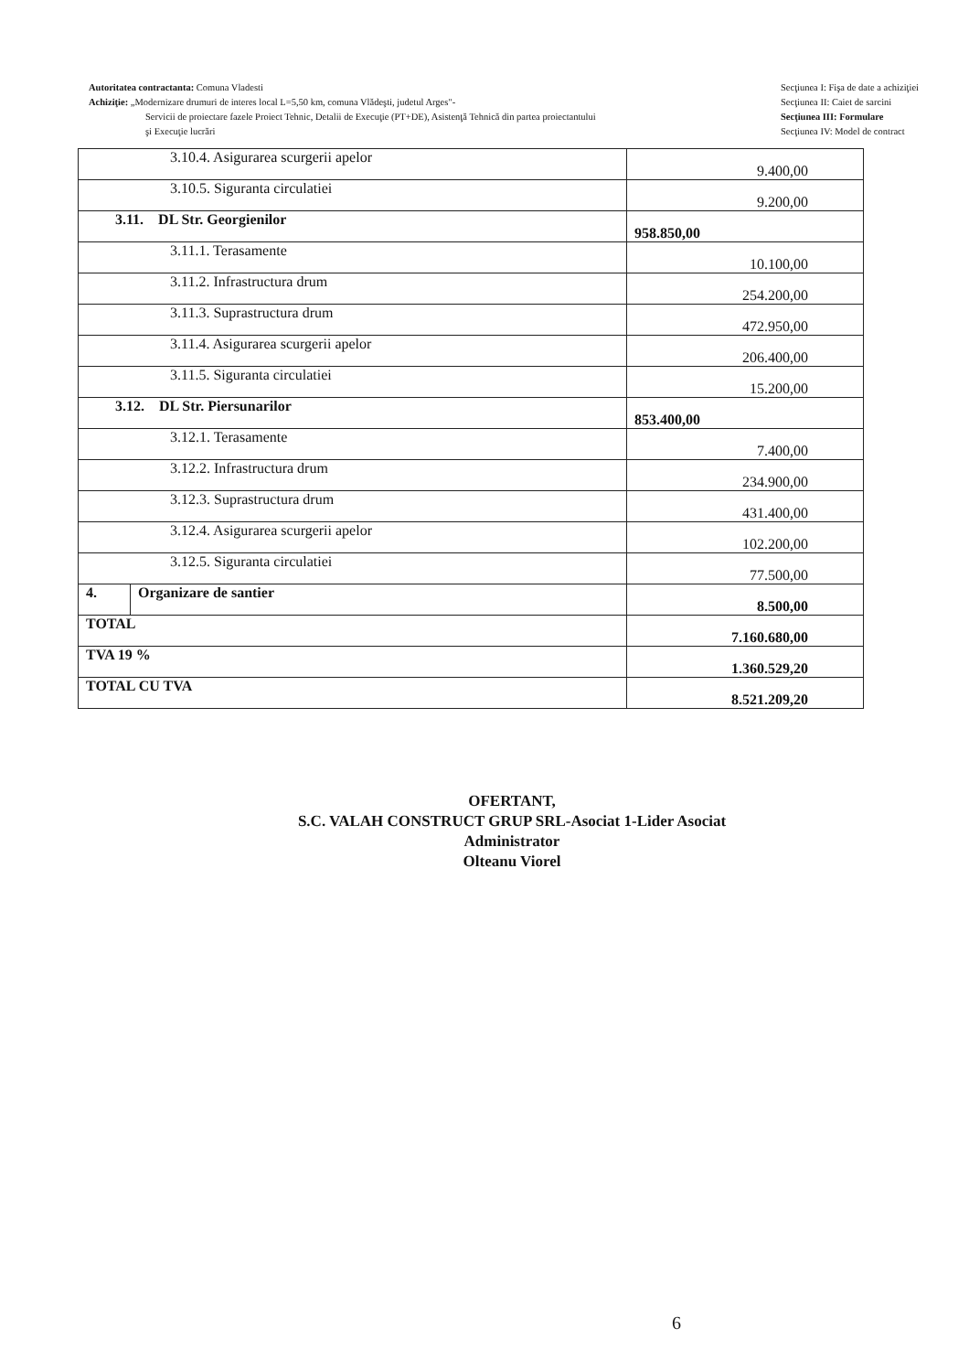Autoritatea contractanta: Comuna Vladesti
Achiziţie: „Modernizare drumuri de interes local L=5,50 km, comuna Vlădeşti, judetul Arges"-
Servicii de proiectare fazele Proiect Tehnic, Detalii de Execuţie (PT+DE), Asistenţă Tehnică din partea proiectantului şi Execuţie lucrări
Secţiunea I: Fişa de date a achiziţiei
Secţiunea II: Caiet de sarcini
Secţiunea III: Formulare
Secţiunea IV: Model de contract
| 3.10.4. Asigurarea scurgerii apelor | | 9.400,00 |
| 3.10.5. Siguranta circulatiei | | 9.200,00 |
| 3.11. DL Str. Georgienilor | | 958.850,00 |
| 3.11.1. Terasamente | | 10.100,00 |
| 3.11.2. Infrastructura drum | | 254.200,00 |
| 3.11.3. Suprastructura drum | | 472.950,00 |
| 3.11.4. Asigurarea scurgerii apelor | | 206.400,00 |
| 3.11.5. Siguranta circulatiei | | 15.200,00 |
| 3.12. DL Str. Piersunarilor | | 853.400,00 |
| 3.12.1. Terasamente | | 7.400,00 |
| 3.12.2. Infrastructura drum | | 234.900,00 |
| 3.12.3. Suprastructura drum | | 431.400,00 |
| 3.12.4. Asigurarea scurgerii apelor | | 102.200,00 |
| 3.12.5. Siguranta circulatiei | | 77.500,00 |
| 4. | Organizare de santier | 8.500,00 |
| TOTAL | | 7.160.680,00 |
| TVA 19 % | | 1.360.529,20 |
| TOTAL CU TVA | | 8.521.209,20 |
OFERTANT,
S.C. VALAH CONSTRUCT GRUP SRL-Asociat 1-Lider Asociat
Administrator
Olteanu Viorel
6